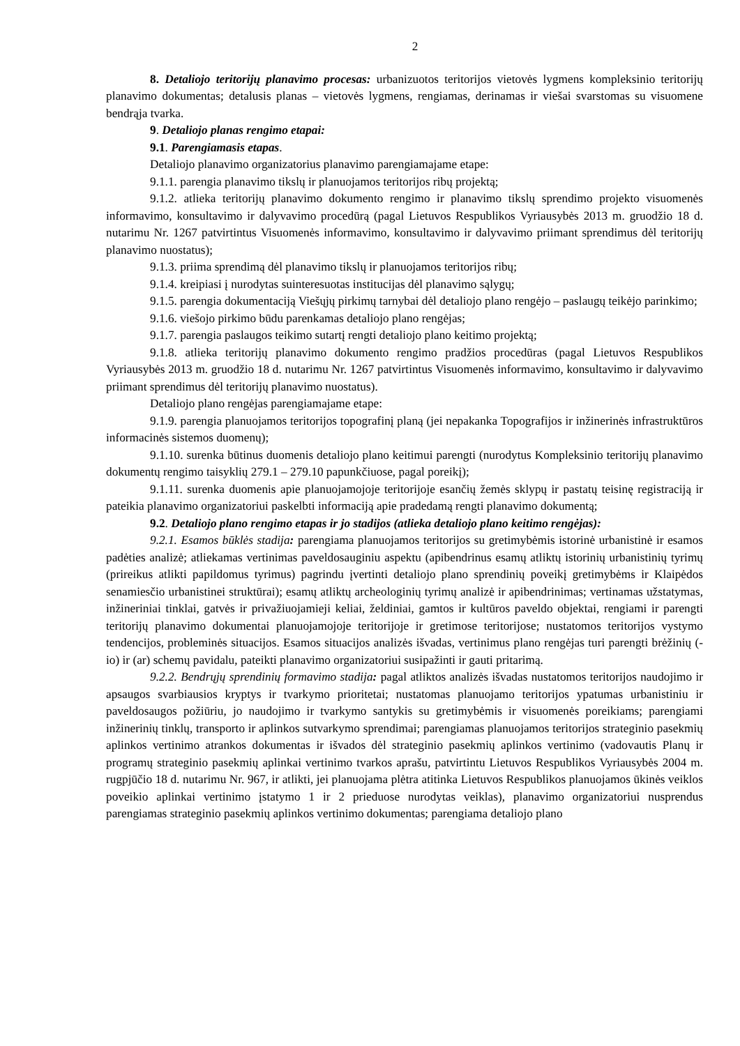2
8. Detaliojo teritorijų planavimo procesas: urbanizuotos teritorijos vietovės lygmens kompleksinio teritorijų planavimo dokumentas; detalusis planas – vietovės lygmens, rengiamas, derinamas ir viešai svarstomas su visuomene bendrąja tvarka.
9. Detaliojo planas rengimo etapai:
9.1. Parengiamasis etapas.
Detaliojo planavimo organizatorius planavimo parengiamajame etape:
9.1.1. parengia planavimo tikslų ir planuojamos teritorijos ribų projektą;
9.1.2. atlieka teritorijų planavimo dokumento rengimo ir planavimo tikslų sprendimo projekto visuomenės informavimo, konsultavimo ir dalyvavimo procedūrą (pagal Lietuvos Respublikos Vyriausybės 2013 m. gruodžio 18 d. nutarimu Nr. 1267 patvirtintus Visuomenės informavimo, konsultavimo ir dalyvavimo priimant sprendimus dėl teritorijų planavimo nuostatus);
9.1.3. priima sprendimą dėl planavimo tikslų ir planuojamos teritorijos ribų;
9.1.4. kreipiasi į nurodytas suinteresuotas institucijas dėl planavimo sąlygų;
9.1.5. parengia dokumentaciją Viešųjų pirkimų tarnybai dėl detaliojo plano rengėjo – paslaugų teikėjo parinkimo;
9.1.6. viešojo pirkimo būdu parenkamas detaliojo plano rengėjas;
9.1.7. parengia paslaugos teikimo sutartį rengti detaliojo plano keitimo projektą;
9.1.8. atlieka teritorijų planavimo dokumento rengimo pradžios procedūras (pagal Lietuvos Respublikos Vyriausybės 2013 m. gruodžio 18 d. nutarimu Nr. 1267 patvirtintus Visuomenės informavimo, konsultavimo ir dalyvavimo priimant sprendimus dėl teritorijų planavimo nuostatus).
Detaliojo plano rengėjas parengiamajame etape:
9.1.9. parengia planuojamos teritorijos topografinį planą (jei nepakanka Topografijos ir inžinerinės infrastruktūros informacinės sistemos duomenų);
9.1.10. surenka būtinus duomenis detaliojo plano keitimui parengti (nurodytus Kompleksinio teritorijų planavimo dokumentų rengimo taisyklių 279.1 – 279.10 papunkčiuose, pagal poreikį);
9.1.11. surenka duomenis apie planuojamojoje teritorijoje esančių žemės sklypų ir pastatų teisinę registraciją ir pateikia planavimo organizatoriui paskelbti informaciją apie pradedamą rengti planavimo dokumentą;
9.2. Detaliojo plano rengimo etapas ir jo stadijos (atlieka detaliojo plano keitimo rengėjas):
9.2.1. Esamos būklės stadija: parengiama planuojamos teritorijos su gretimybėmis istorinė urbanistinė ir esamos padėties analizė; atliekamas vertinimas paveldosauginiu aspektu (apibendrinus esamų atliktų istorinių urbanistinių tyrimų (prireikus atlikti papildomus tyrimus) pagrindu įvertinti detaliojo plano sprendinių poveikį gretimybėms ir Klaipėdos senamiesčio urbanistinei struktūrai); esamų atliktų archeologinių tyrimų analizė ir apibendrinimas; vertinamas užstatymas, inžineriniai tinklai, gatvės ir privažiuojamieji keliai, želdiniai, gamtos ir kultūros paveldo objektai, rengiami ir parengti teritorijų planavimo dokumentai planuojamojoje teritorijoje ir gretimose teritorijose; nustatomos teritorijos vystymo tendencijos, probleminės situacijos. Esamos situacijos analizės išvadas, vertinimus plano rengėjas turi parengti brėžinių (-io) ir (ar) schemų pavidalu, pateikti planavimo organizatoriui susipažinti ir gauti pritarimą.
9.2.2. Bendrųjų sprendinių formavimo stadija: pagal atliktos analizės išvadas nustatomos teritorijos naudojimo ir apsaugos svarbiausios kryptys ir tvarkymo prioritetai; nustatomas planuojamo teritorijos ypatumas urbanistiniu ir paveldosaugos požiūriu, jo naudojimo ir tvarkymo santykis su gretimybėmis ir visuomenės poreikiams; parengiami inžinerinių tinklų, transporto ir aplinkos sutvarkymo sprendimai; parengiamas planuojamos teritorijos strateginio pasekmių aplinkos vertinimo atrankos dokumentas ir išvados dėl strateginio pasekmių aplinkos vertinimo (vadovautis Planų ir programų strateginio pasekmių aplinkai vertinimo tvarkos aprašu, patvirtintu Lietuvos Respublikos Vyriausybės 2004 m. rugpjūčio 18 d. nutarimu Nr. 967, ir atlikti, jei planuojama plėtra atitinka Lietuvos Respublikos planuojamos ūkinės veiklos poveikio aplinkai vertinimo įstatymo 1 ir 2 prieduose nurodytas veiklas), planavimo organizatoriui nusprendus parengiamas strateginio pasekmių aplinkos vertinimo dokumentas; parengiama detaliojo plano